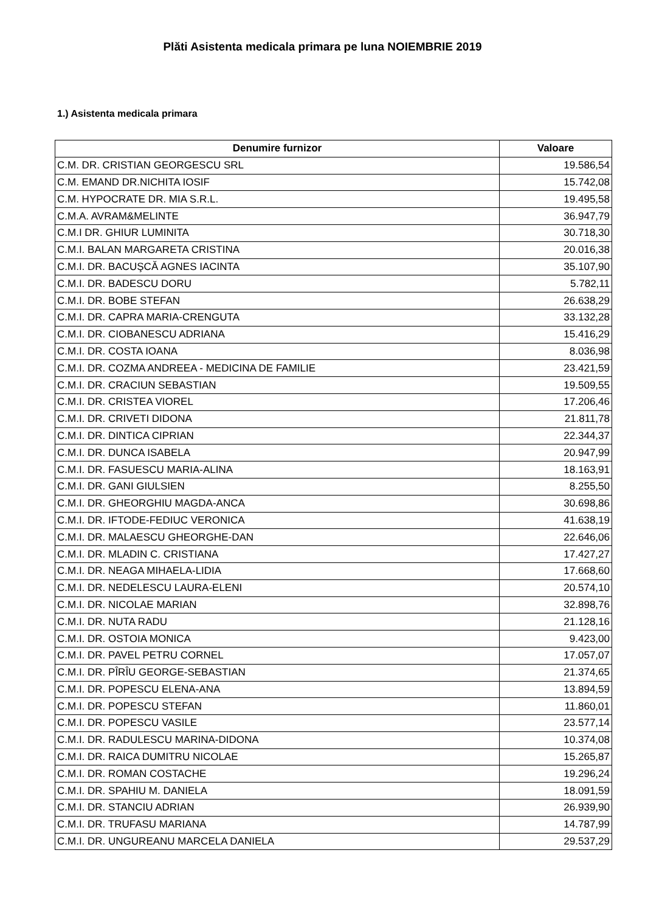Plăti Asistenta medicala primara pe luna NOIEMBRIE 2019
1.) Asistenta medicala primara
| Denumire furnizor | Valoare |
| --- | --- |
| C.M. DR. CRISTIAN GEORGESCU SRL | 19.586,54 |
| C.M. EMAND DR.NICHITA IOSIF | 15.742,08 |
| C.M. HYPOCRATE DR. MIA S.R.L. | 19.495,58 |
| C.M.A. AVRAM&MELINTE | 36.947,79 |
| C.M.I DR. GHIUR LUMINITA | 30.718,30 |
| C.M.I. BALAN MARGARETA CRISTINA | 20.016,38 |
| C.M.I. DR. BACUŞCĂ AGNES IACINTA | 35.107,90 |
| C.M.I. DR. BADESCU DORU | 5.782,11 |
| C.M.I. DR. BOBE STEFAN | 26.638,29 |
| C.M.I. DR. CAPRA MARIA-CRENGUTA | 33.132,28 |
| C.M.I. DR. CIOBANESCU ADRIANA | 15.416,29 |
| C.M.I. DR. COSTA IOANA | 8.036,98 |
| C.M.I. DR. COZMA ANDREEA - MEDICINA DE FAMILIE | 23.421,59 |
| C.M.I. DR. CRACIUN SEBASTIAN | 19.509,55 |
| C.M.I. DR. CRISTEA VIOREL | 17.206,46 |
| C.M.I. DR. CRIVETI DIDONA | 21.811,78 |
| C.M.I. DR. DINTICA CIPRIAN | 22.344,37 |
| C.M.I. DR. DUNCA ISABELA | 20.947,99 |
| C.M.I. DR. FASUESCU MARIA-ALINA | 18.163,91 |
| C.M.I. DR. GANI GIULSIEN | 8.255,50 |
| C.M.I. DR. GHEORGHIU MAGDA-ANCA | 30.698,86 |
| C.M.I. DR. IFTODE-FEDIUC VERONICA | 41.638,19 |
| C.M.I. DR. MALAESCU GHEORGHE-DAN | 22.646,06 |
| C.M.I. DR. MLADIN C. CRISTIANA | 17.427,27 |
| C.M.I. DR. NEAGA MIHAELA-LIDIA | 17.668,60 |
| C.M.I. DR. NEDELESCU LAURA-ELENI | 20.574,10 |
| C.M.I. DR. NICOLAE MARIAN | 32.898,76 |
| C.M.I. DR. NUTA RADU | 21.128,16 |
| C.M.I. DR. OSTOIA MONICA | 9.423,00 |
| C.M.I. DR. PAVEL PETRU CORNEL | 17.057,07 |
| C.M.I. DR. PÎRÎU GEORGE-SEBASTIAN | 21.374,65 |
| C.M.I. DR. POPESCU ELENA-ANA | 13.894,59 |
| C.M.I. DR. POPESCU STEFAN | 11.860,01 |
| C.M.I. DR. POPESCU VASILE | 23.577,14 |
| C.M.I. DR. RADULESCU MARINA-DIDONA | 10.374,08 |
| C.M.I. DR. RAICA DUMITRU NICOLAE | 15.265,87 |
| C.M.I. DR. ROMAN COSTACHE | 19.296,24 |
| C.M.I. DR. SPAHIU M. DANIELA | 18.091,59 |
| C.M.I. DR. STANCIU ADRIAN | 26.939,90 |
| C.M.I. DR. TRUFASU MARIANA | 14.787,99 |
| C.M.I. DR. UNGUREANU MARCELA DANIELA | 29.537,29 |